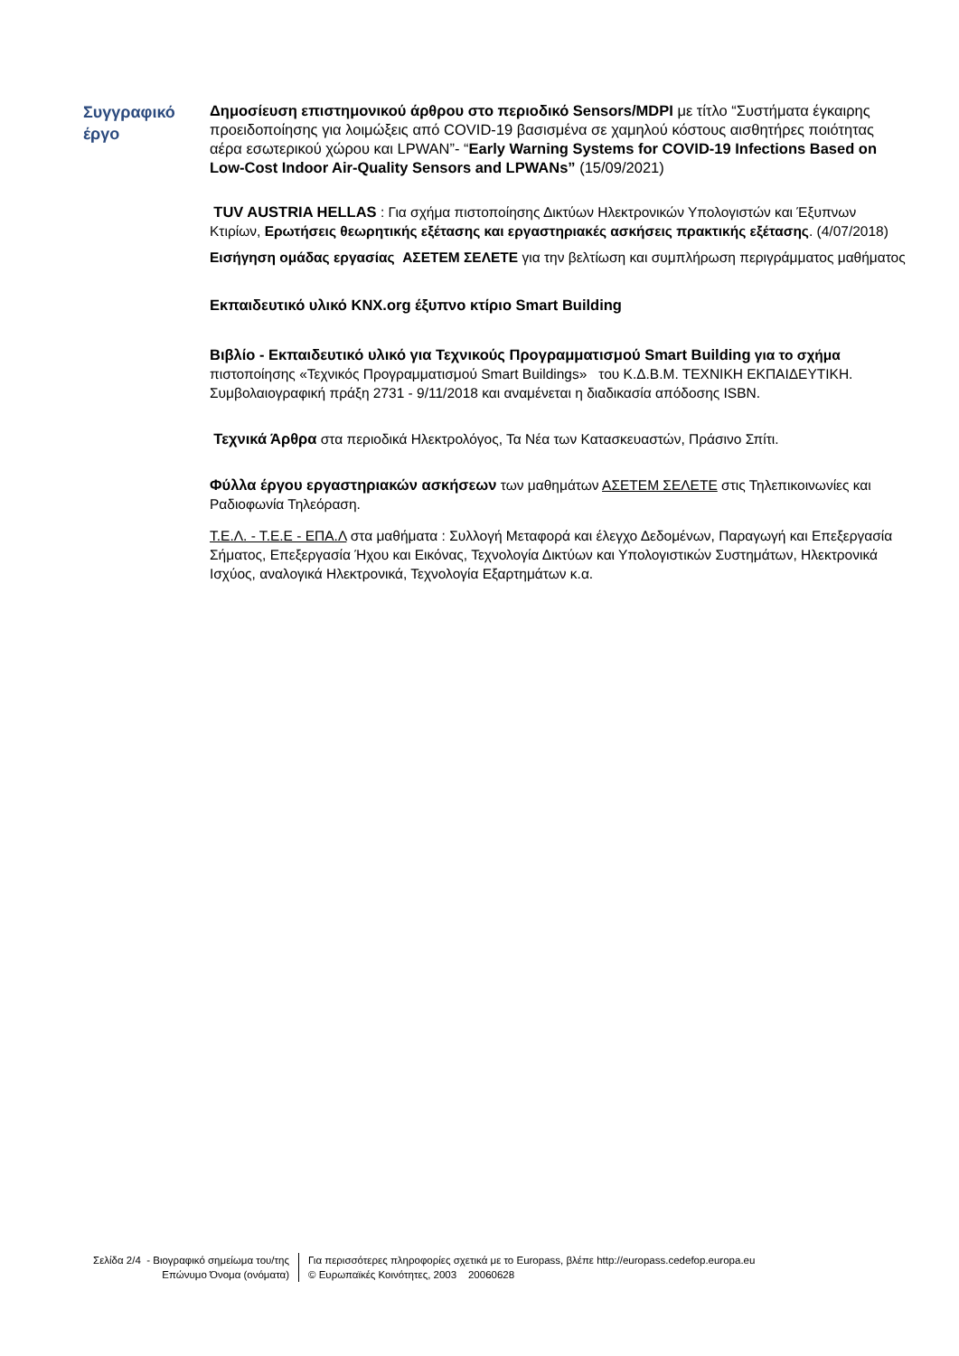Συγγραφικό
έργο
Δημοσίευση επιστημονικού άρθρου στο περιοδικό Sensors/MDPI με τίτλο “Συστήματα έγκαιρης προειδοποίησης για λοιμώξεις από COVID-19 βασισμένα σε χαμηλού κόστους αισθητήρες ποιότητας αέρα εσωτερικού χώρου και LPWAN”- “Early Warning Systems for COVID-19 Infections Based on Low-Cost Indoor Air-Quality Sensors and LPWANs” (15/09/2021)
TUV AUSTRIA HELLAS : Για σχήμα πιστοποίησης Δικτύων Ηλεκτρονικών Υπολογιστών και Έξυπνων Κτιρίων, Ερωτήσεις θεωρητικής εξέτασης και εργαστηριακές ασκήσεις πρακτικής εξέτασης. (4/07/2018)
Εισήγηση ομάδας εργασίας ΑΣΕΤΕΜ ΣΕΛΕΤΕ για την βελτίωση και συμπλήρωση περιγράμματος μαθήματος
Εκπαιδευτικό υλικό KNX.org έξυπνο κτίριο Smart Building
Βιβλίο - Εκπαιδευτικό υλικό για Τεχνικούς Προγραμματισμού Smart Building για το σχήμα πιστοποίησης «Τεχνικός Προγραμματισμού Smart Buildings» του Κ.Δ.Β.Μ. ΤΕΧΝΙΚΗ ΕΚΠΑΙΔΕΥΤΙΚΗ. Συμβολαιογραφική πράξη 2731 - 9/11/2018 και αναμένεται η διαδικασία απόδοσης ISBN.
Τεχνικά Άρθρα στα περιοδικά Ηλεκτρολόγος, Τα Νέα των Κατασκευαστών, Πράσινο Σπίτι.
Φύλλα έργου εργαστηριακών ασκήσεων των μαθημάτων ΑΣΕΤΕΜ ΣΕΛΕΤΕ στις Τηλεπικοινωνίες και Ραδιοφωνία Τηλεόραση.
Τ.Ε.Λ. - Τ.Ε.Ε - ΕΠΑ.Λ στα μαθήματα : Συλλογή Μεταφορά και έλεγχο Δεδομένων, Παραγωγή και Επεξεργασία Σήματος, Επεξεργασία Ήχου και Εικόνας, Τεχνολογία Δικτύων και Υπολογιστικών Συστημάτων, Ηλεκτρονικά Ισχύος, αναλογικά Ηλεκτρονικά, Τεχνολογία Εξαρτημάτων κ.α.
Σελίδα 2/4 - Βιογραφικό σημείωμα του/της
Επώνυμο Όνομα (ονόματα)
Για περισσότερες πληροφορίες σχετικά με το Europass, βλέπε http://europass.cedefop.europa.eu
© Ευρωπαϊκές Κοινότητες, 2003 20060628